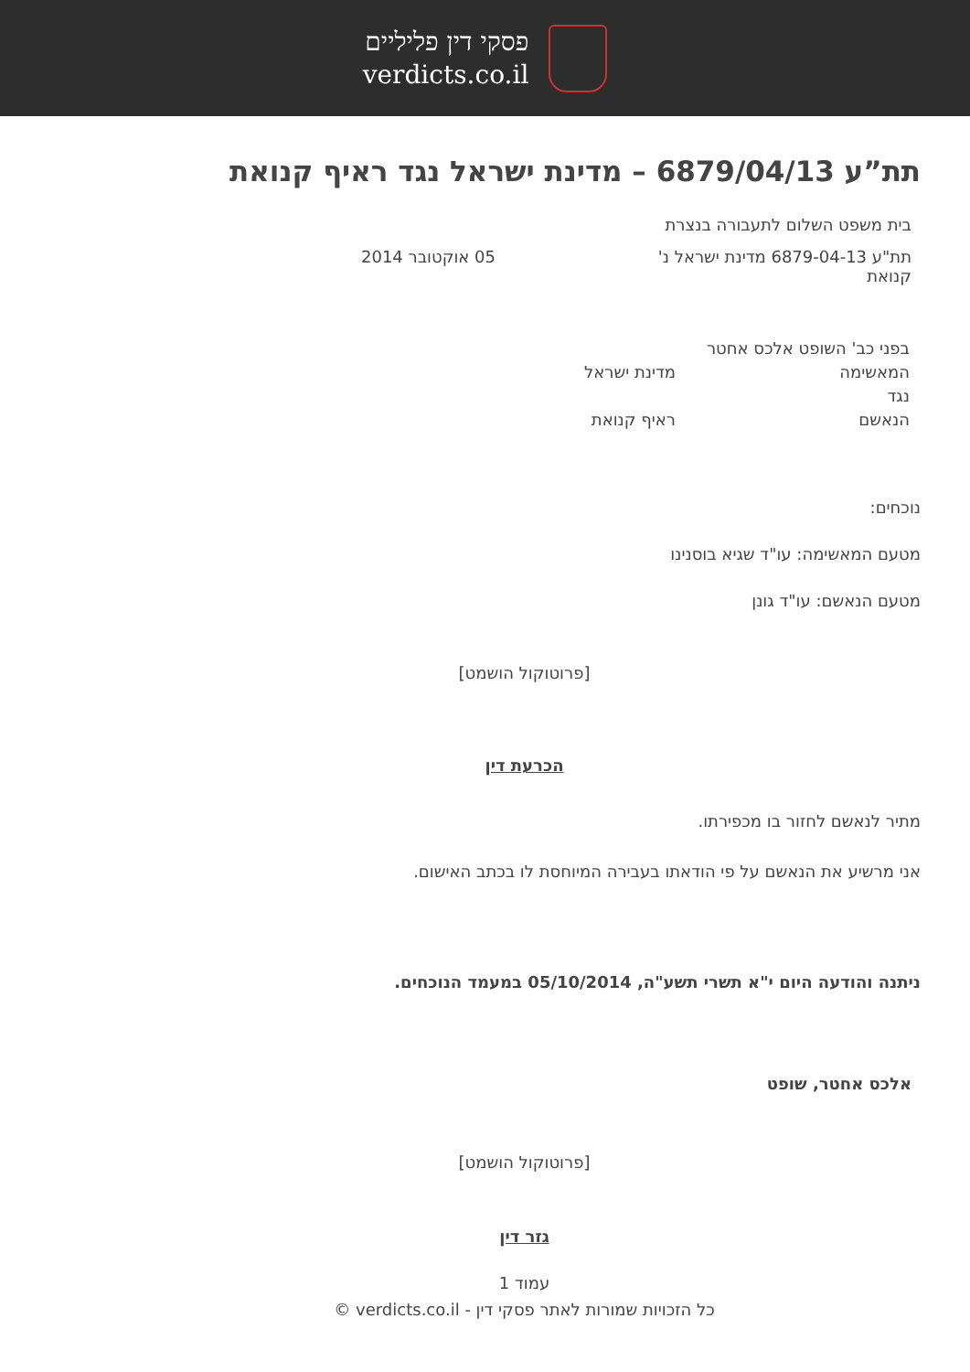פסקי דין פליליים
verdicts.co.il
תת”ע 6879/04/13 – מדינת ישראל נגד ראיף קנואת
בית משפט השלום לתעבורה בנצרת
תת"ע 6879-04-13 מדינת ישראל נ' קנואת
05 אוקטובר 2014
בפני כב' השופט אלכס אחטר
המאשימה מדינת ישראל
נגד
הנאשם ראיף קנואת
נוכחים:
מטעם המאשימה: עו"ד שגיא בוסנינו
מטעם הנאשם: עו"ד גונן
[פרוטוקול הושמט]
הכרעת דין
מתיר לנאשם לחזור בו מכפירתו.
אני מרשיע את הנאשם על פי הודאתו בעבירה המיוחסת לו בכתב האישום.
ניתנה והודעה היום י"א תשרי תשע"ה, 05/10/2014 במעמד הנוכחים.
אלכס אחטר, שופט
[פרוטוקול הושמט]
גזר דין
עמוד 1
כל הזכויות שמורות לאתר פסקי דין - verdicts.co.il ©